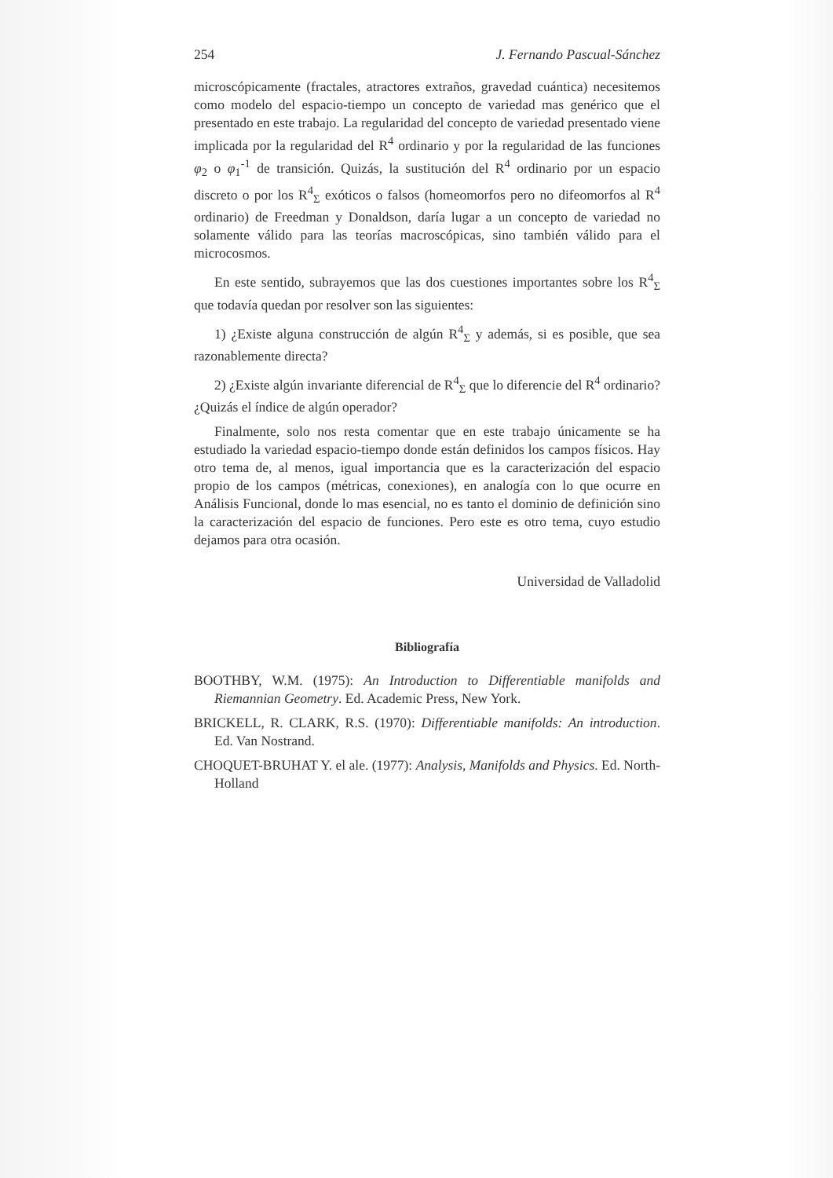254 J. Fernando Pascual-Sánchez
microscópicamente (fractales, atractores extraños, gravedad cuántica) necesitemos como modelo del espacio-tiempo un concepto de variedad mas genérico que el presentado en este trabajo. La regularidad del concepto de variedad presentado viene implicada por la regularidad del R<sup>4</sup> ordinario y por la regularidad de las funciones φ<sub>2</sub> o φ<sub>1</sub><sup>-1</sup> de transición. Quizás, la sustitución del R<sup>4</sup> ordinario por un espacio discreto o por los R<sup>4</sup><sub>Σ</sub> exóticos o falsos (homeomorfos pero no difeomorfos al R<sup>4</sup> ordinario) de Freedman y Donaldson, daría lugar a un concepto de variedad no solamente válido para las teorías macroscópicas, sino también válido para el microcosmos.
En este sentido, subrayemos que las dos cuestiones importantes sobre los R<sup>4</sup><sub>Σ</sub> que todavía quedan por resolver son las siguientes:
1) ¿Existe alguna construcción de algún R<sup>4</sup><sub>Σ</sub> y además, si es posible, que sea razonablemente directa?
2) ¿Existe algún invariante diferencial de R<sup>4</sup><sub>Σ</sub> que lo diferencie del R<sup>4</sup> ordinario? ¿Quizás el índice de algún operador?
Finalmente, solo nos resta comentar que en este trabajo únicamente se ha estudiado la variedad espacio-tiempo donde están definidos los campos físicos. Hay otro tema de, al menos, igual importancia que es la caracterización del espacio propio de los campos (métricas, conexiones), en analogía con lo que ocurre en Análisis Funcional, donde lo mas esencial, no es tanto el dominio de definición sino la caracterización del espacio de funciones. Pero este es otro tema, cuyo estudio dejamos para otra ocasión.
Universidad de Valladolid
Bibliografía
BOOTHBY, W.M. (1975): An Introduction to Differentiable manifolds and Riemannian Geometry. Ed. Academic Press, New York.
BRICKELL, R. CLARK, R.S. (1970): Differentiable manifolds: An introduction. Ed. Van Nostrand.
CHOQUET-BRUHAT Y. el ale. (1977): Analysis, Manifolds and Physics. Ed. North-Holland